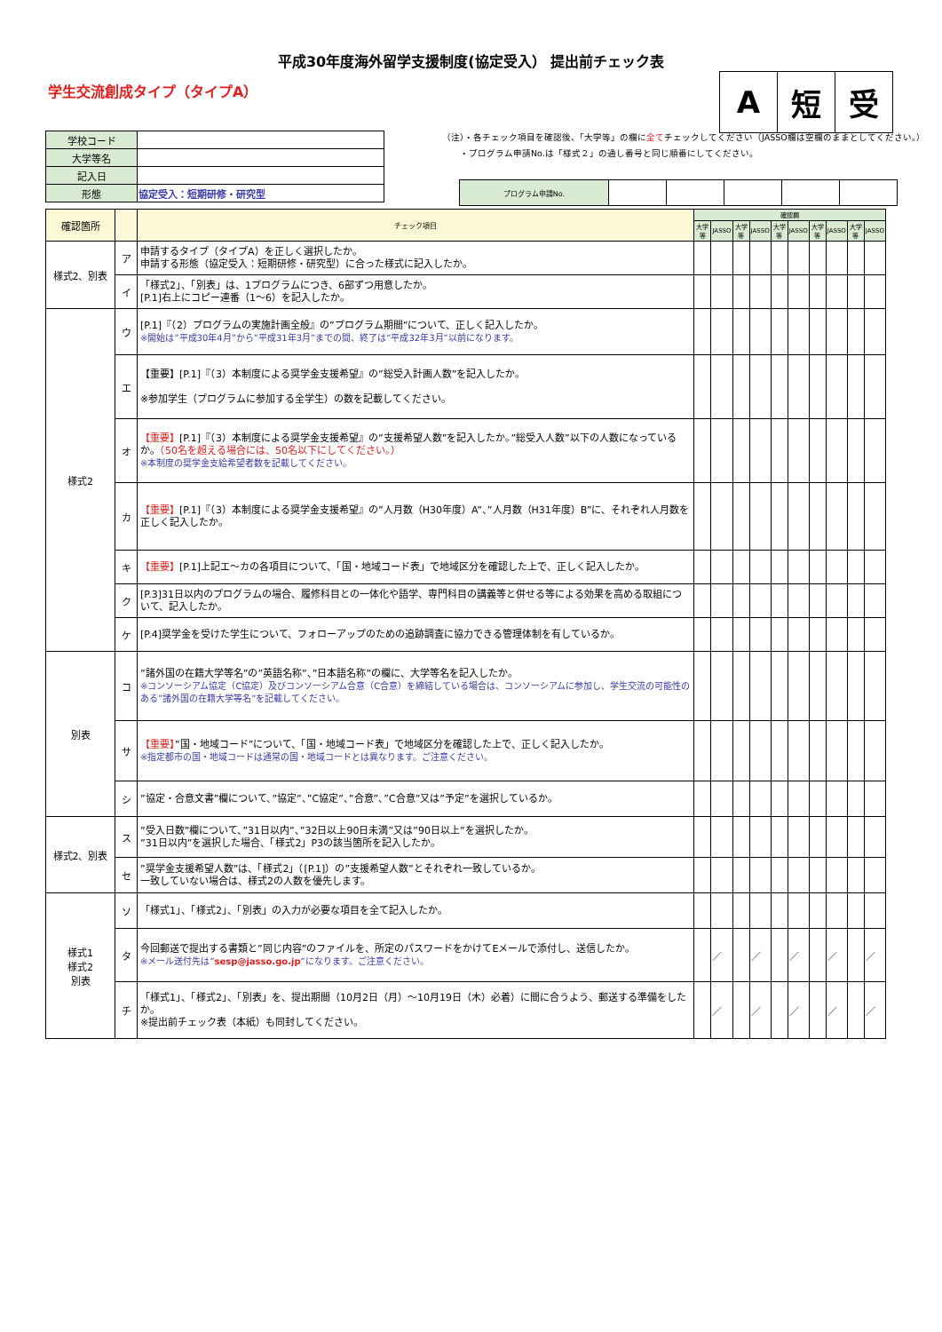平成30年度海外留学支援制度(協定受入） 提出前チェック表
学生交流創成タイプ（タイプA）
| A | 短 | 受 |
| 学校コード | |
| 大学等名 | |
| 記入日 | |
| 形態 | 協定受入：短期研修・研究型 |
（注）・各チェック項目を確認後、「大学等」の欄に全てチェックしてください（JASSO欄は空欄のままとしてください。）
　　・プログラム申請No.は「様式２」の通し番号と同じ順番にしてください。
| プログラム申請No. | | | | | |
| 確認箇所 | | チェック項目 | 確認欄 | | | | | | | | | |
| --- | --- | --- | --- | --- | --- | --- | --- | --- | --- | --- | --- | --- |
| | | | 大学等 | JASSO | 大学等 | JASSO | 大学等 | JASSO | 大学等 | JASSO | 大学等 | JASSO |
| 様式2、別表 | ア | 申請するタイプ（タイプA）を正しく選択したか。 申請する形態（協定受入：短期研修・研究型）に合った様式に記入したか。 | | | | | | | | | | |
| | イ | 「様式2」、「別表」は、1プログラムにつき、6部ずつ用意したか。 [P.1]右上にコピー連番（1～6）を記入したか。 | | | | | | | | | | |
| 様式2 | ウ | [P.1]『（2）プログラムの実施計画全般』の”プログラム期間”について、正しく記入したか。 ※開始は”平成30年4月”から”平成31年3月”までの間、終了は”平成32年3月”以前になります。 | | | | | | | | | | |
| | エ | 【重要】[P.1]『（3）本制度による奨学金支援希望』の”総受入計画人数”を記入したか。 ※参加学生（プログラムに参加する全学生）の数を記載してください。 | | | | | | | | | | |
| | オ | 【重要】 [P.1]『（3）本制度による奨学金支援希望』の”支援希望人数”を記入したか。”総受入人数”以下の人数になっているか。 （50名を超える場合には、50名以下にしてください。） ※本制度の奨学金支給希望者数を記載してください。 | | | | | | | | | | |
| | カ | 【重要】 [P.1]『（3）本制度による奨学金支援希望』の”人月数（H30年度）A”、”人月数（H31年度）B”に、それぞれ人月数を正しく記入したか。 | | | | | | | | | | |
| | キ | 【重要】 [P.1]上記エ～カの各項目について、「国・地域コード表」で地域区分を確認した上で、正しく記入したか。 | | | | | | | | | | |
| | ク | [P.3]31日以内のプログラムの場合、履修科目との一体化や語学、専門科目の講義等と併せる等による効果を高める取組について、記入したか。 | | | | | | | | | | |
| | ケ | [P.4]奨学金を受けた学生について、フォローアップのための追跡調査に協力できる管理体制を有しているか。 | | | | | | | | | | |
| 別表 | コ | ”諸外国の在籍大学等名”の”英語名称”、”日本語名称”の欄に、大学等名を記入したか。 ※コンソーシアム協定（C協定）及びコンソーシアム合意（C合意）を締結している場合は、コンソーシアムに参加し、学生交流の可能性のある”諸外国の在籍大学等名”を記載してください。 | | | | | | | | | | |
| | サ | 【重要】 ”国・地域コード”について、「国・地域コード表」で地域区分を確認した上で、正しく記入したか。 ※指定都市の国・地域コードは通常の国・地域コードとは異なります。ご注意ください。 | | | | | | | | | | |
| | シ | ”協定・合意文書”欄について、”協定”、”C協定”、”合意”、”C合意”又は”予定”を選択しているか。 | | | | | | | | | | |
| 様式2、別表 | ス | ”受入日数”欄について、”31日以内”、”32日以上90日未満”又は”90日以上”を選択したか。 ”31日以内”を選択した場合、「様式2」P3の該当箇所を記入したか。 | | | | | | | | | | |
| | セ | ”奨学金支援希望人数”は、「様式2」（[P.1]）の”支援希望人数”とそれぞれ一致しているか。 一致していない場合は、様式2の人数を優先します。 | | | | | | | | | | |
| 様式1 様式2 別表 | ソ | 「様式1」、「様式2」、「別表」の入力が必要な項目を全て記入したか。 | | | | | | | | | | |
| | タ | 今回郵送で提出する書類と”同じ内容”のファイルを、所定のパスワードをかけてEメールで添付し、送信したか。 ※メール送付先は” sesp@jasso.go.jp ”になります。ご注意ください。 | | ／ | | ／ | | ／ | | ／ | | ／ |
| | チ | 「様式1」、「様式2」、「別表」を、提出期間（10月2日（月）～10月19日（木）必着）に間に合うよう、郵送する準備をしたか。 ※提出前チェック表（本紙）も同封してください。 | | ／ | | ／ | | ／ | | ／ | | ／ |